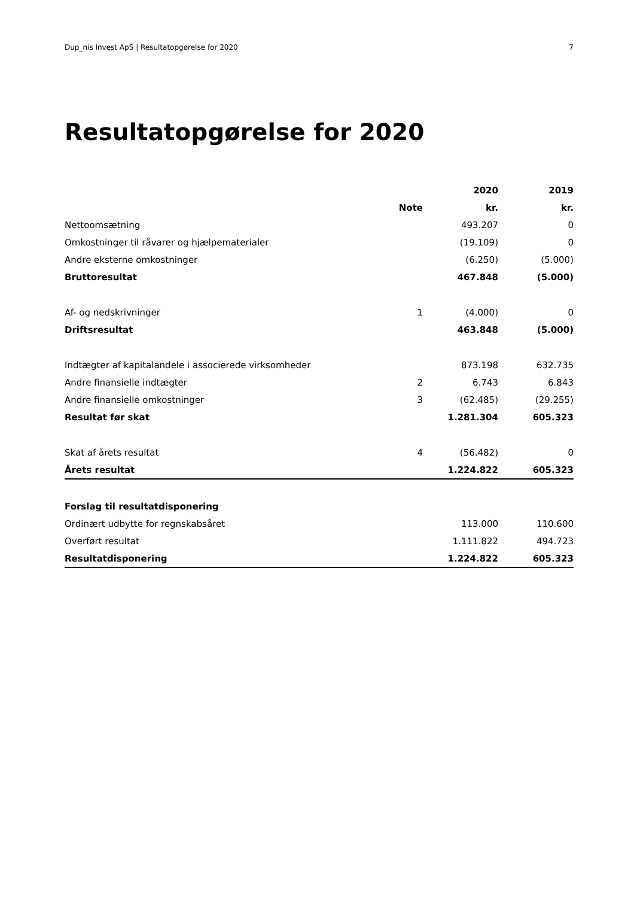Dup_nis Invest ApS | Resultatopgørelse for 2020 7
Resultatopgørelse for 2020
| | | 2020 | 2019 |
| --- | --- | --- | --- |
| | Note | kr. | kr. |
| Nettoomsætning | | 493.207 | 0 |
| Omkostninger til råvarer og hjælpematerialer | | (19.109) | 0 |
| Andre eksterne omkostninger | | (6.250) | (5.000) |
| Bruttoresultat | | 467.848 | (5.000) |
| Af- og nedskrivninger | 1 | (4.000) | 0 |
| Driftsresultat | | 463.848 | (5.000) |
| Indtægter af kapitalandele i associerede virksomheder | | 873.198 | 632.735 |
| Andre finansielle indtægter | 2 | 6.743 | 6.843 |
| Andre finansielle omkostninger | 3 | (62.485) | (29.255) |
| Resultat før skat | | 1.281.304 | 605.323 |
| Skat af årets resultat | 4 | (56.482) | 0 |
| Årets resultat | | 1.224.822 | 605.323 |
| Forslag til resultatdisponering | | | |
| Ordinært udbytte for regnskabsåret | | 113.000 | 110.600 |
| Overført resultat | | 1.111.822 | 494.723 |
| Resultatdisponering | | 1.224.822 | 605.323 |